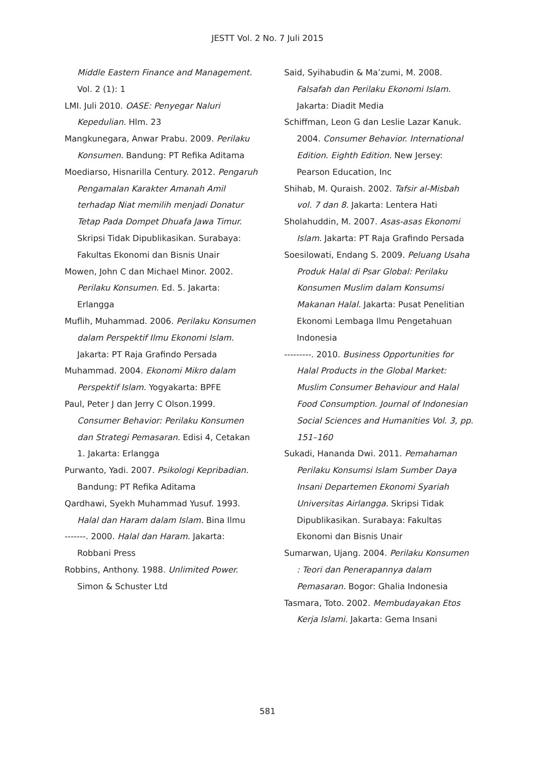JESTT Vol. 2 No. 7 Juli 2015
Middle Eastern Finance and Management. Vol. 2 (1): 1
LMI. Juli 2010. OASE: Penyegar Naluri Kepedulian. Hlm. 23
Mangkunegara, Anwar Prabu. 2009. Perilaku Konsumen. Bandung: PT Refika Aditama
Moediarso, Hisnarilla Century. 2012. Pengaruh Pengamalan Karakter Amanah Amil terhadap Niat memilih menjadi Donatur Tetap Pada Dompet Dhuafa Jawa Timur. Skripsi Tidak Dipublikasikan. Surabaya: Fakultas Ekonomi dan Bisnis Unair
Mowen, John C dan Michael Minor. 2002. Perilaku Konsumen. Ed. 5. Jakarta: Erlangga
Muflih, Muhammad. 2006. Perilaku Konsumen dalam Perspektif Ilmu Ekonomi Islam. Jakarta: PT Raja Grafindo Persada
Muhammad. 2004. Ekonomi Mikro dalam Perspektif Islam. Yogyakarta: BPFE
Paul, Peter J dan Jerry C Olson.1999. Consumer Behavior: Perilaku Konsumen dan Strategi Pemasaran. Edisi 4, Cetakan 1. Jakarta: Erlangga
Purwanto, Yadi. 2007. Psikologi Kepribadian. Bandung: PT Refika Aditama
Qardhawi, Syekh Muhammad Yusuf. 1993. Halal dan Haram dalam Islam. Bina Ilmu
-------. 2000. Halal dan Haram. Jakarta: Robbani Press
Robbins, Anthony. 1988. Unlimited Power. Simon & Schuster Ltd
Said, Syihabudin & Ma’zumi, M. 2008. Falsafah dan Perilaku Ekonomi Islam. Jakarta: Diadit Media
Schiffman, Leon G dan Leslie Lazar Kanuk. 2004. Consumer Behavior. International Edition. Eighth Edition. New Jersey: Pearson Education, Inc
Shihab, M. Quraish. 2002. Tafsir al-Misbah vol. 7 dan 8. Jakarta: Lentera Hati
Sholahuddin, M. 2007. Asas-asas Ekonomi Islam. Jakarta: PT Raja Grafindo Persada
Soesilowati, Endang S. 2009. Peluang Usaha Produk Halal di Psar Global: Perilaku Konsumen Muslim dalam Konsumsi Makanan Halal. Jakarta: Pusat Penelitian Ekonomi Lembaga Ilmu Pengetahuan Indonesia
---------. 2010. Business Opportunities for Halal Products in the Global Market: Muslim Consumer Behaviour and Halal Food Consumption. Journal of Indonesian Social Sciences and Humanities Vol. 3, pp. 151–160
Sukadi, Hananda Dwi. 2011. Pemahaman Perilaku Konsumsi Islam Sumber Daya Insani Departemen Ekonomi Syariah Universitas Airlangga. Skripsi Tidak Dipublikasikan. Surabaya: Fakultas Ekonomi dan Bisnis Unair
Sumarwan, Ujang. 2004. Perilaku Konsumen : Teori dan Penerapannya dalam Pemasaran. Bogor: Ghalia Indonesia
Tasmara, Toto. 2002. Membudayakan Etos Kerja Islami. Jakarta: Gema Insani
581